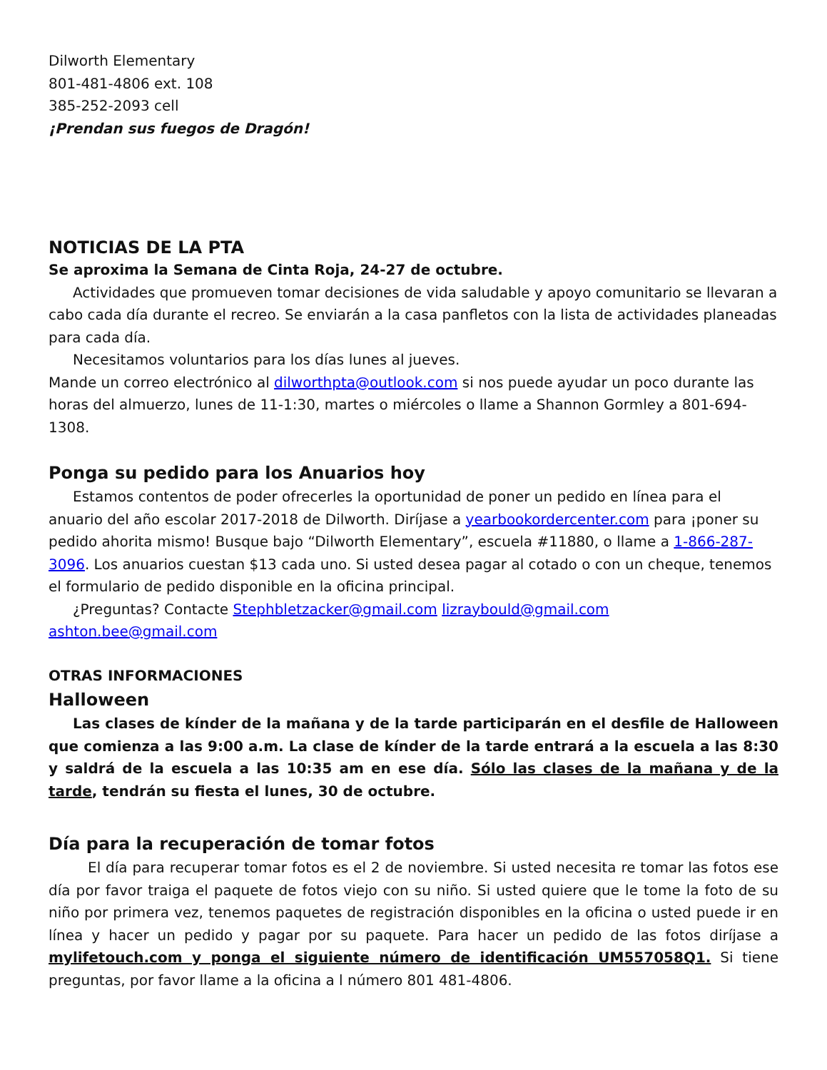Dilworth Elementary
801-481-4806 ext. 108
385-252-2093 cell
¡Prendan sus fuegos de Dragón!
NOTICIAS DE LA PTA
Se aproxima la Semana de Cinta Roja, 24-27 de octubre.
Actividades que promueven tomar decisiones de vida saludable y apoyo comunitario se llevaran a cabo cada día durante el recreo. Se enviarán a la casa panfletos con la lista de actividades planeadas para cada día.
Necesitamos voluntarios para los días lunes al jueves.
Mande un correo electrónico al dilworthpta@outlook.com si nos puede ayudar un poco durante las horas del almuerzo, lunes de 11-1:30, martes o miércoles o llame a Shannon Gormley a 801-694-1308.
Ponga su pedido para los Anuarios hoy
Estamos contentos de poder ofrecerles la oportunidad de poner un pedido en línea para el anuario del año escolar 2017-2018 de Dilworth. Diríjase a yearbookordercenter.com para ¡poner su pedido ahorita mismo! Busque bajo “Dilworth Elementary”, escuela #11880, o llame a 1-866-287-3096. Los anuarios cuestan $13 cada uno. Si usted desea pagar al cotado o con un cheque, tenemos el formulario de pedido disponible en la oficina principal.
¿Preguntas? Contacte Stephbletzacker@gmail.com lizraybould@gmail.com ashton.bee@gmail.com
OTRAS INFORMACIONES
Halloween
Las clases de kínder de la mañana y de la tarde participarán en el desfile de Halloween que comienza a las 9:00 a.m. La clase de kínder de la tarde entrará a la escuela a las 8:30 y saldrá de la escuela a las 10:35 am en ese día. Sólo las clases de la mañana y de la tarde, tendrán su fiesta el lunes, 30 de octubre.
Día para la recuperación de tomar fotos
El día para recuperar tomar fotos es el 2 de noviembre. Si usted necesita re tomar las fotos ese día por favor traiga el paquete de fotos viejo con su niño. Si usted quiere que le tome la foto de su niño por primera vez, tenemos paquetes de registración disponibles en la oficina o usted puede ir en línea y hacer un pedido y pagar por su paquete. Para hacer un pedido de las fotos diríjase a mylifetouch.com y ponga el siguiente número de identificación UM557058Q1. Si tiene preguntas, por favor llame a la oficina a l número 801 481-4806.